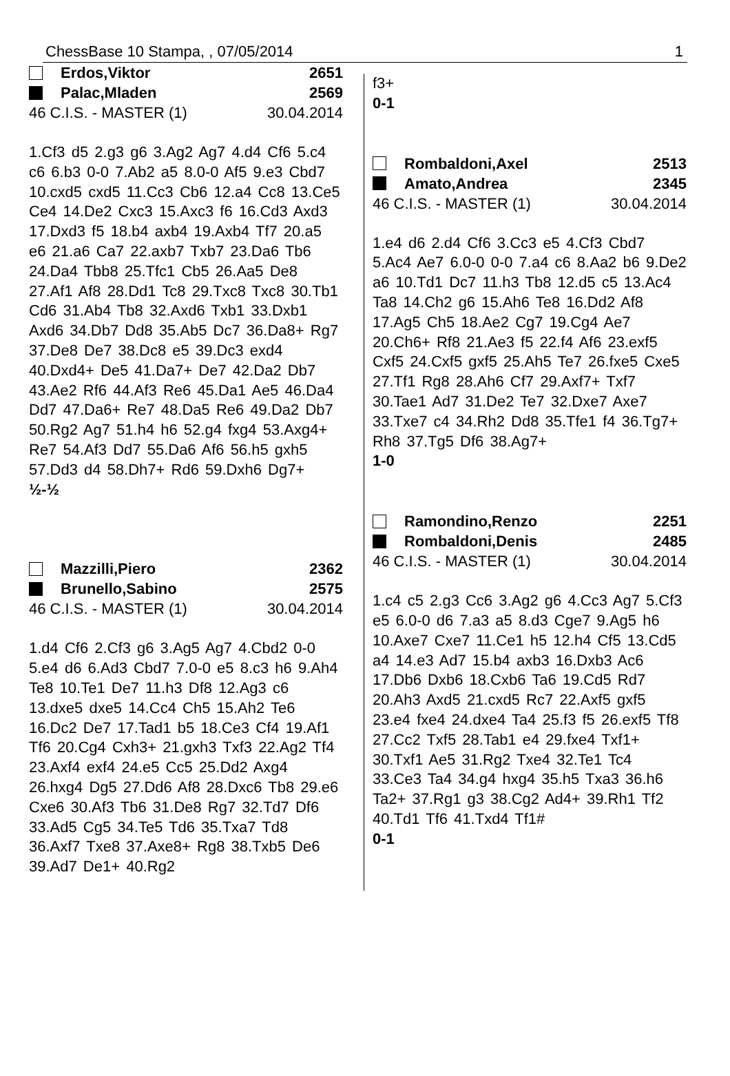ChessBase 10 Stampa, , 07/05/2014 1
Erdos,Viktor 2651
Palac,Mladen 2569
46 C.I.S. - MASTER (1) 30.04.2014
1.Cf3 d5 2.g3 g6 3.Ag2 Ag7 4.d4 Cf6 5.c4 c6 6.b3 0-0 7.Ab2 a5 8.0-0 Af5 9.e3 Cbd7 10.cxd5 cxd5 11.Cc3 Cb6 12.a4 Cc8 13.Ce5 Ce4 14.De2 Cxc3 15.Axc3 f6 16.Cd3 Axd3 17.Dxd3 f5 18.b4 axb4 19.Axb4 Tf7 20.a5 e6 21.a6 Ca7 22.axb7 Txb7 23.Da6 Tb6 24.Da4 Tbb8 25.Tfc1 Cb5 26.Aa5 De8 27.Af1 Af8 28.Dd1 Tc8 29.Txc8 Txc8 30.Tb1 Cd6 31.Ab4 Tb8 32.Axd6 Txb1 33.Dxb1 Axd6 34.Db7 Dd8 35.Ab5 Dc7 36.Da8+ Rg7 37.De8 De7 38.Dc8 e5 39.Dc3 exd4 40.Dxd4+ De5 41.Da7+ De7 42.Da2 Db7 43.Ae2 Rf6 44.Af3 Re6 45.Da1 Ae5 46.Da4 Dd7 47.Da6+ Re7 48.Da5 Re6 49.Da2 Db7 50.Rg2 Ag7 51.h4 h6 52.g4 fxg4 53.Axg4+ Re7 54.Af3 Dd7 55.Da6 Af6 56.h5 gxh5 57.Dd3 d4 58.Dh7+ Rd6 59.Dxh6 Dg7+
½-½
Mazzilli,Piero 2362
Brunello,Sabino 2575
46 C.I.S. - MASTER (1) 30.04.2014
1.d4 Cf6 2.Cf3 g6 3.Ag5 Ag7 4.Cbd2 0-0 5.e4 d6 6.Ad3 Cbd7 7.0-0 e5 8.c3 h6 9.Ah4 Te8 10.Te1 De7 11.h3 Df8 12.Ag3 c6 13.dxe5 dxe5 14.Cc4 Ch5 15.Ah2 Te6 16.Dc2 De7 17.Tad1 b5 18.Ce3 Cf4 19.Af1 Tf6 20.Cg4 Cxh3+ 21.gxh3 Txf3 22.Ag2 Tf4 23.Axf4 exf4 24.e5 Cc5 25.Dd2 Axg4 26.hxg4 Dg5 27.Dd6 Af8 28.Dxc6 Tb8 29.e6 Cxe6 30.Af3 Tb6 31.De8 Rg7 32.Td7 Df6 33.Ad5 Cg5 34.Te5 Td6 35.Txa7 Td8 36.Axf7 Txe8 37.Axe8+ Rg8 38.Txb5 De6 39.Ad7 De1+ 40.Rg2
f3+
0-1
Rombaldoni,Axel 2513
Amato,Andrea 2345
46 C.I.S. - MASTER (1) 30.04.2014
1.e4 d6 2.d4 Cf6 3.Cc3 e5 4.Cf3 Cbd7 5.Ac4 Ae7 6.0-0 0-0 7.a4 c6 8.Aa2 b6 9.De2 a6 10.Td1 Dc7 11.h3 Tb8 12.d5 c5 13.Ac4 Ta8 14.Ch2 g6 15.Ah6 Te8 16.Dd2 Af8 17.Ag5 Ch5 18.Ae2 Cg7 19.Cg4 Ae7 20.Ch6+ Rf8 21.Ae3 f5 22.f4 Af6 23.exf5 Cxf5 24.Cxf5 gxf5 25.Ah5 Te7 26.fxe5 Cxe5 27.Tf1 Rg8 28.Ah6 Cf7 29.Axf7+ Txf7 30.Tae1 Ad7 31.De2 Te7 32.Dxe7 Axe7 33.Txe7 c4 34.Rh2 Dd8 35.Tfe1 f4 36.Tg7+ Rh8 37.Tg5 Df6 38.Ag7+
1-0
Ramondino,Renzo 2251
Rombaldoni,Denis 2485
46 C.I.S. - MASTER (1) 30.04.2014
1.c4 c5 2.g3 Cc6 3.Ag2 g6 4.Cc3 Ag7 5.Cf3 e5 6.0-0 d6 7.a3 a5 8.d3 Cge7 9.Ag5 h6 10.Axe7 Cxe7 11.Ce1 h5 12.h4 Cf5 13.Cd5 a4 14.e3 Ad7 15.b4 axb3 16.Dxb3 Ac6 17.Db6 Dxb6 18.Cxb6 Ta6 19.Cd5 Rd7 20.Ah3 Axd5 21.cxd5 Rc7 22.Axf5 gxf5 23.e4 fxe4 24.dxe4 Ta4 25.f3 f5 26.exf5 Tf8 27.Cc2 Txf5 28.Tab1 e4 29.fxe4 Txf1+ 30.Txf1 Ae5 31.Rg2 Txe4 32.Te1 Tc4 33.Ce3 Ta4 34.g4 hxg4 35.h5 Txa3 36.h6 Ta2+ 37.Rg1 g3 38.Cg2 Ad4+ 39.Rh1 Tf2 40.Td1 Tf6 41.Txd4 Tf1#
0-1